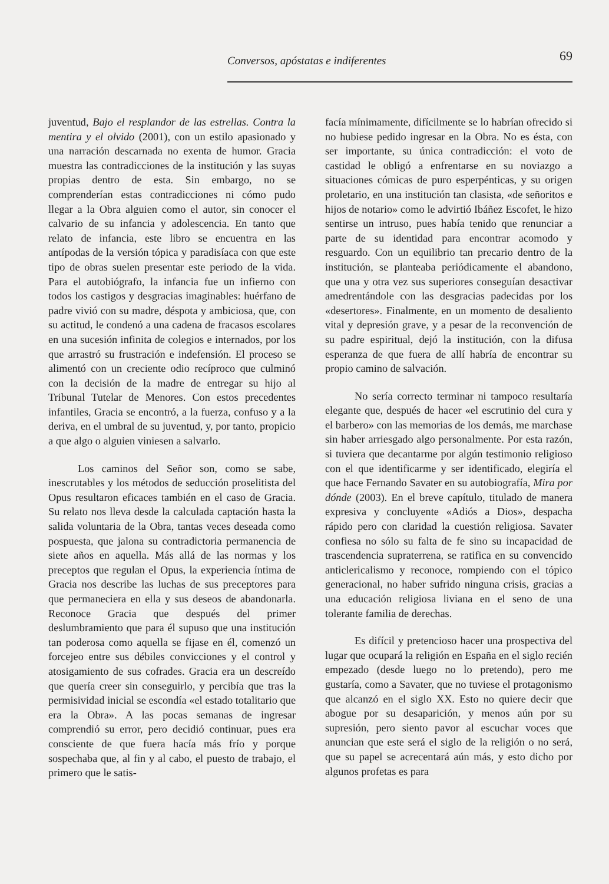Conversos, apóstatas e indiferentes 69
juventud, Bajo el resplandor de las estrellas. Contra la mentira y el olvido (2001), con un estilo apasionado y una narración descarnada no exenta de humor. Gracia muestra las contradicciones de la institución y las suyas propias dentro de esta. Sin embargo, no se comprenderían estas contradicciones ni cómo pudo llegar a la Obra alguien como el autor, sin conocer el calvario de su infancia y adolescencia. En tanto que relato de infancia, este libro se encuentra en las antípodas de la versión tópica y paradisíaca con que este tipo de obras suelen presentar este periodo de la vida. Para el autobiógrafo, la infancia fue un infierno con todos los castigos y desgracias imaginables: huérfano de padre vivió con su madre, déspota y ambiciosa, que, con su actitud, le condenó a una cadena de fracasos escolares en una sucesión infinita de colegios e internados, por los que arrastró su frustración e indefensión. El proceso se alimentó con un creciente odio recíproco que culminó con la decisión de la madre de entregar su hijo al Tribunal Tutelar de Menores. Con estos precedentes infantiles, Gracia se encontró, a la fuerza, confuso y a la deriva, en el umbral de su juventud, y, por tanto, propicio a que algo o alguien viniesen a salvarlo.
Los caminos del Señor son, como se sabe, inescrutables y los métodos de seducción proselitista del Opus resultaron eficaces también en el caso de Gracia. Su relato nos lleva desde la calculada captación hasta la salida voluntaria de la Obra, tantas veces deseada como pospuesta, que jalona su contradictoria permanencia de siete años en aquella. Más allá de las normas y los preceptos que regulan el Opus, la experiencia íntima de Gracia nos describe las luchas de sus preceptores para que permaneciera en ella y sus deseos de abandonarla. Reconoce Gracia que después del primer deslumbramiento que para él supuso que una institución tan poderosa como aquella se fijase en él, comenzó un forcejeo entre sus débiles convicciones y el control y atosigamiento de sus cofrades. Gracia era un descreído que quería creer sin conseguirlo, y percibía que tras la permisividad inicial se escondía «el estado totalitario que era la Obra». A las pocas semanas de ingresar comprendió su error, pero decidió continuar, pues era consciente de que fuera hacía más frío y porque sospechaba que, al fin y al cabo, el puesto de trabajo, el primero que le satis-
facía mínimamente, difícilmente se lo habrían ofrecido si no hubiese pedido ingresar en la Obra. No es ésta, con ser importante, su única contradicción: el voto de castidad le obligó a enfrentarse en su noviazgo a situaciones cómicas de puro esperpénticas, y su origen proletario, en una institución tan clasista, «de señoritos e hijos de notario» como le advirtió Ibáñez Escofet, le hizo sentirse un intruso, pues había tenido que renunciar a parte de su identidad para encontrar acomodo y resguardo. Con un equilibrio tan precario dentro de la institución, se planteaba periódicamente el abandono, que una y otra vez sus superiores conseguían desactivar amedrentándole con las desgracias padecidas por los «desertores». Finalmente, en un momento de desaliento vital y depresión grave, y a pesar de la reconvención de su padre espiritual, dejó la institución, con la difusa esperanza de que fuera de allí habría de encontrar su propio camino de salvación.
No sería correcto terminar ni tampoco resultaría elegante que, después de hacer «el escrutinio del cura y el barbero» con las memorias de los demás, me marchase sin haber arriesgado algo personalmente. Por esta razón, si tuviera que decantarme por algún testimonio religioso con el que identificarme y ser identificado, elegiría el que hace Fernando Savater en su autobiografía, Mira por dónde (2003). En el breve capítulo, titulado de manera expresiva y concluyente «Adiós a Dios», despacha rápido pero con claridad la cuestión religiosa. Savater confiesa no sólo su falta de fe sino su incapacidad de trascendencia supraterrena, se ratifica en su convencido anticlericalismo y reconoce, rompiendo con el tópico generacional, no haber sufrido ninguna crisis, gracias a una educación religiosa liviana en el seno de una tolerante familia de derechas.
Es difícil y pretencioso hacer una prospectiva del lugar que ocupará la religión en España en el siglo recién empezado (desde luego no lo pretendo), pero me gustaría, como a Savater, que no tuviese el protagonismo que alcanzó en el siglo XX. Esto no quiere decir que abogue por su desaparición, y menos aún por su supresión, pero siento pavor al escuchar voces que anuncian que este será el siglo de la religión o no será, que su papel se acrecentará aún más, y esto dicho por algunos profetas es para